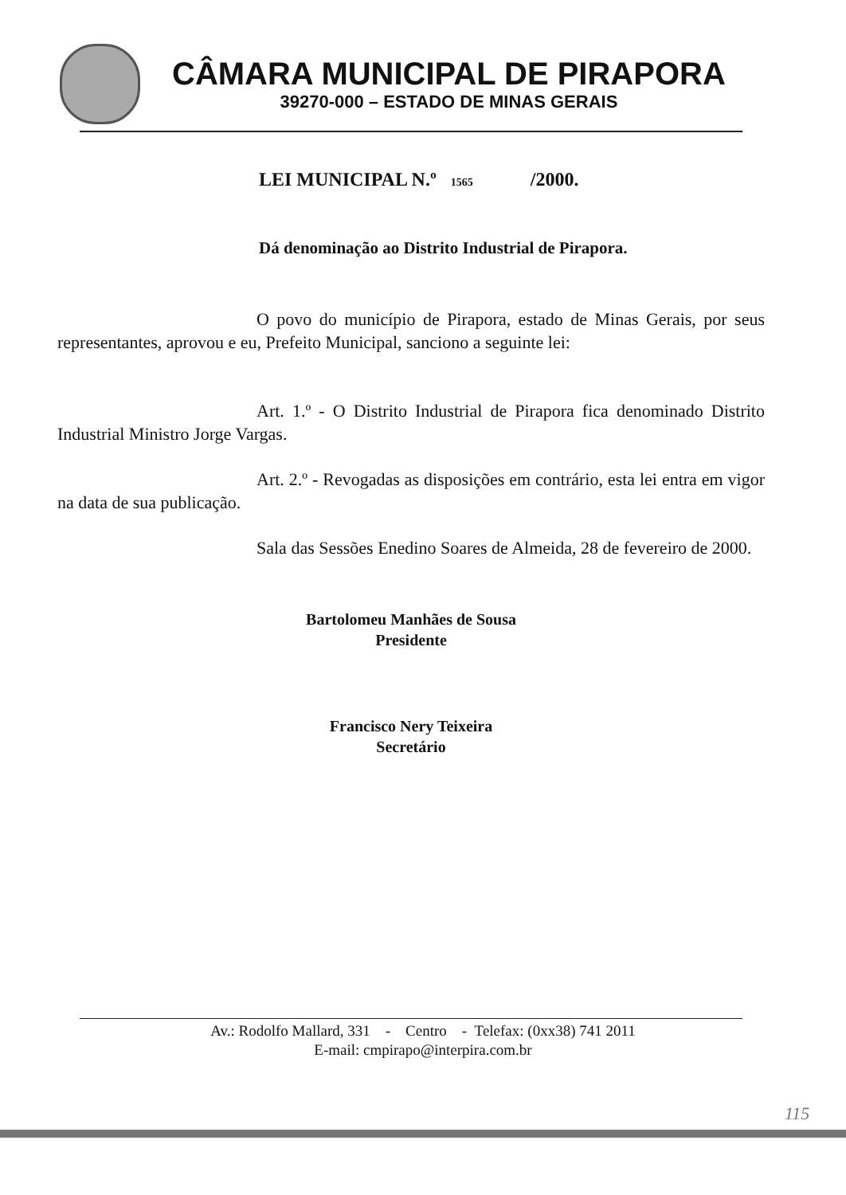CÂMARA MUNICIPAL DE PIRAPORA
39270-000 – ESTADO DE MINAS GERAIS
LEI MUNICIPAL N.º 1565 /2000.
Dá denominação ao Distrito Industrial de Pirapora.
O povo do município de Pirapora, estado de Minas Gerais, por seus representantes, aprovou e eu, Prefeito Municipal, sanciono a seguinte lei:
Art. 1.º - O Distrito Industrial de Pirapora fica denominado Distrito Industrial Ministro Jorge Vargas.
Art. 2.º - Revogadas as disposições em contrário, esta lei entra em vigor na data de sua publicação.
Sala das Sessões Enedino Soares de Almeida, 28 de fevereiro de 2000.
Bartolomeu Manhães de Sousa
Presidente
Francisco Nery Teixeira
Secretário
Av.: Rodolfo Mallard, 331 - Centro - Telefax: (0xx38) 741 2011
E-mail: cmpirapo@interpira.com.br
115